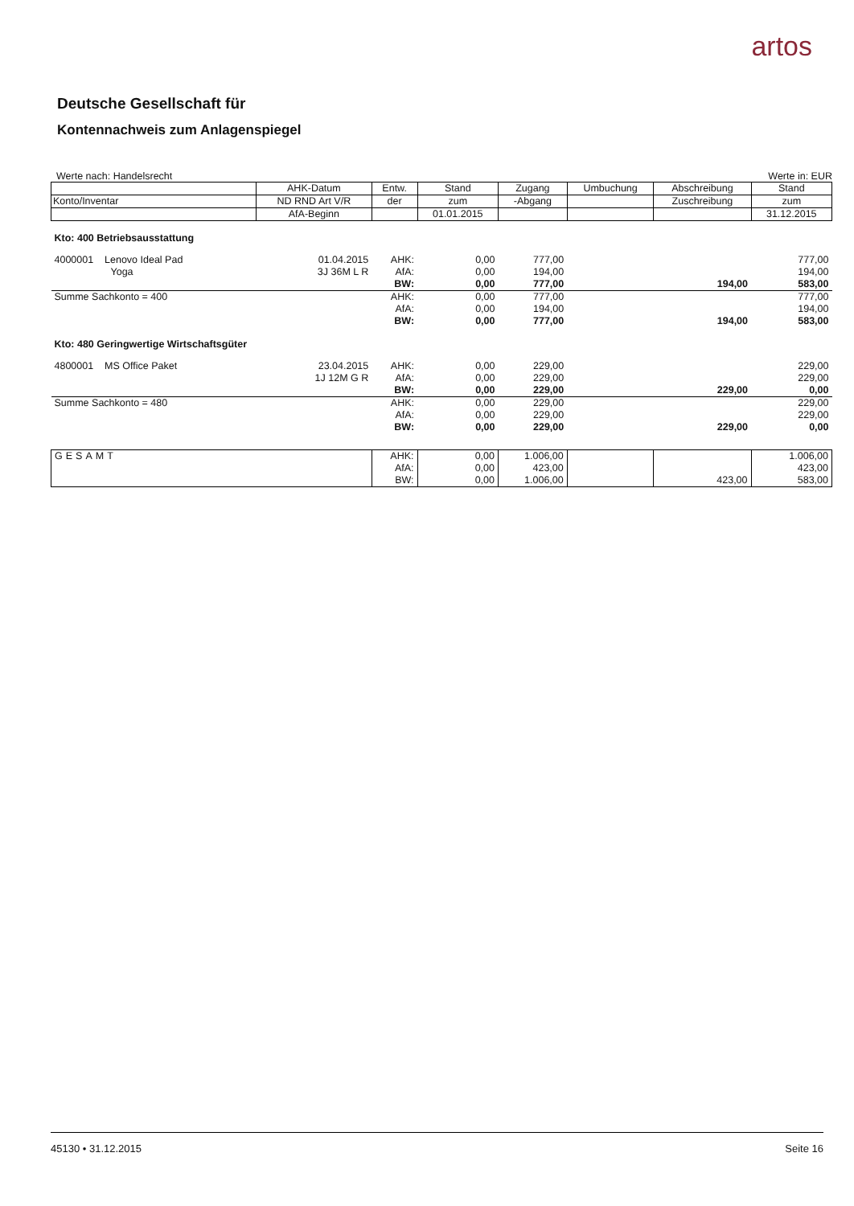artos
Deutsche Gesellschaft für
Kontennachweis zum Anlagenspiegel
Werte nach: Handelsrecht Werte in: EUR
| | AHK-Datum | Entw. | Stand | Zugang | Umbuchung | Abschreibung | Stand |
| Konto/Inventar | ND RND Art V/R | der | zum | -Abgang | | Zuschreibung | zum |
| | AfA-Beginn | | 01.01.2015 | | | | 31.12.2015 |
| Kto: 400 Betriebsausstattung | | | | | | | |
| 4000001 Lenovo Ideal Pad | 01.04.2015 | AHK: | 0,00 | 777,00 | | | 777,00 |
| Yoga | 3J 36M L R | AfA: | 0,00 | 194,00 | | | 194,00 |
| | | BW: | 0,00 | 777,00 | | 194,00 | 583,00 |
| Summe Sachkonto = 400 | | AHK: | 0,00 | 777,00 | | | 777,00 |
| | | AfA: | 0,00 | 194,00 | | | 194,00 |
| | | BW: | 0,00 | 777,00 | | 194,00 | 583,00 |
| Kto: 480 Geringwertige Wirtschaftsgüter | | | | | | | |
| 4800001 MS Office Paket | 23.04.2015 | AHK: | 0,00 | 229,00 | | | 229,00 |
| | 1J 12M G R | AfA: | 0,00 | 229,00 | | | 229,00 |
| | | BW: | 0,00 | 229,00 | | 229,00 | 0,00 |
| Summe Sachkonto = 480 | | AHK: | 0,00 | 229,00 | | | 229,00 |
| | | AfA: | 0,00 | 229,00 | | | 229,00 |
| | | BW: | 0,00 | 229,00 | | 229,00 | 0,00 |
| GESAMT | | AHK: AfA: BW: | 0,00 0,00 0,00 | 1.006,00 423,00 1.006,00 | | 423,00 | 1.006,00 423,00 583,00 |
45130 • 31.12.2015 Seite 16